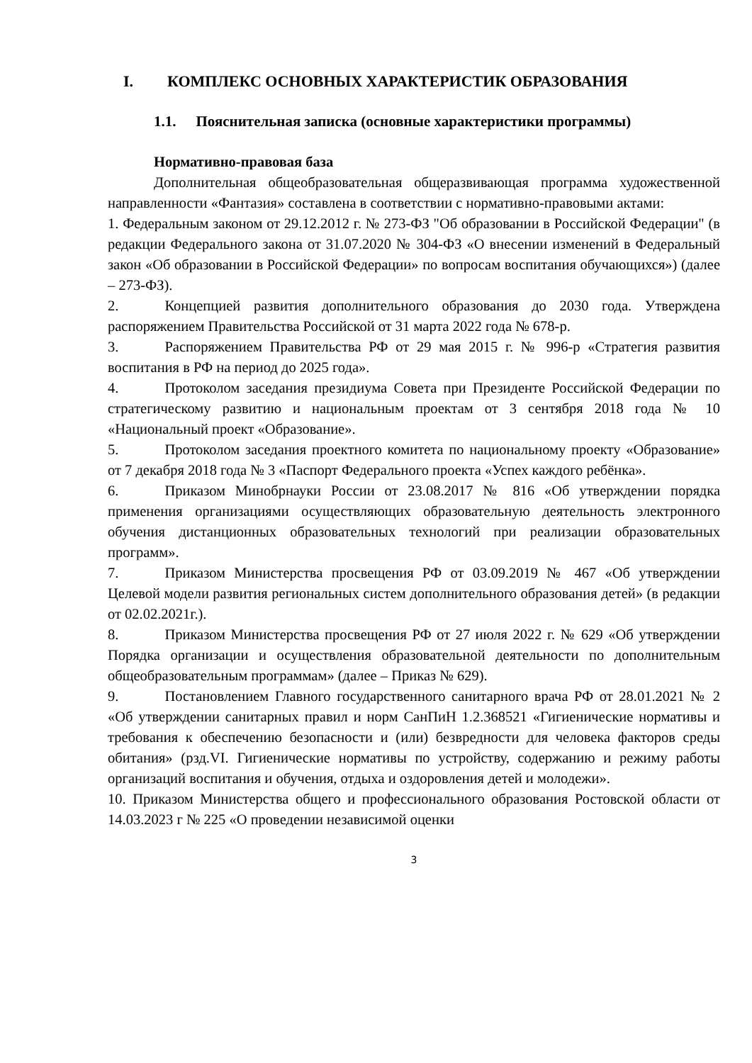I. КОМПЛЕКС ОСНОВНЫХ ХАРАКТЕРИСТИК ОБРАЗОВАНИЯ
1.1. Пояснительная записка (основные характеристики программы)
Нормативно-правовая база
Дополнительная общеобразовательная общеразвивающая программа художественной направленности «Фантазия» составлена в соответствии с нормативно-правовыми актами:
1. Федеральным законом от 29.12.2012 г. № 273-ФЗ "Об образовании в Российской Федерации" (в редакции Федерального закона от 31.07.2020 № 304-ФЗ «О внесении изменений в Федеральный закон «Об образовании в Российской Федерации» по вопросам воспитания обучающихся») (далее – 273-ФЗ).
2. Концепцией развития дополнительного образования до 2030 года. Утверждена распоряжением Правительства Российской от 31 марта 2022 года № 678-р.
3. Распоряжением Правительства РФ от 29 мая 2015 г. № 996-р «Стратегия развития воспитания в РФ на период до 2025 года».
4. Протоколом заседания президиума Совета при Президенте Российской Федерации по стратегическому развитию и национальным проектам от 3 сентября 2018 года № 10 «Национальный проект «Образование».
5. Протоколом заседания проектного комитета по национальному проекту «Образование» от 7 декабря 2018 года № 3 «Паспорт Федерального проекта «Успех каждого ребёнка».
6. Приказом Минобрнауки России от 23.08.2017 № 816 «Об утверждении порядка применения организациями осуществляющих образовательную деятельность электронного обучения дистанционных образовательных технологий при реализации образовательных программ».
7. Приказом Министерства просвещения РФ от 03.09.2019 № 467 «Об утверждении Целевой модели развития региональных систем дополнительного образования детей» (в редакции от 02.02.2021г.).
8. Приказом Министерства просвещения РФ от 27 июля 2022 г. № 629 «Об утверждении Порядка организации и осуществления образовательной деятельности по дополнительным общеобразовательным программам» (далее – Приказ № 629).
9. Постановлением Главного государственного санитарного врача РФ от 28.01.2021 № 2 «Об утверждении санитарных правил и норм СанПиН 1.2.368521 «Гигиенические нормативы и требования к обеспечению безопасности и (или) безвредности для человека факторов среды обитания» (рзд.VI. Гигиенические нормативы по устройству, содержанию и режиму работы организаций воспитания и обучения, отдыха и оздоровления детей и молодежи».
10. Приказом Министерства общего и профессионального образования Ростовской области от 14.03.2023 г № 225 «О проведении независимой оценки
3